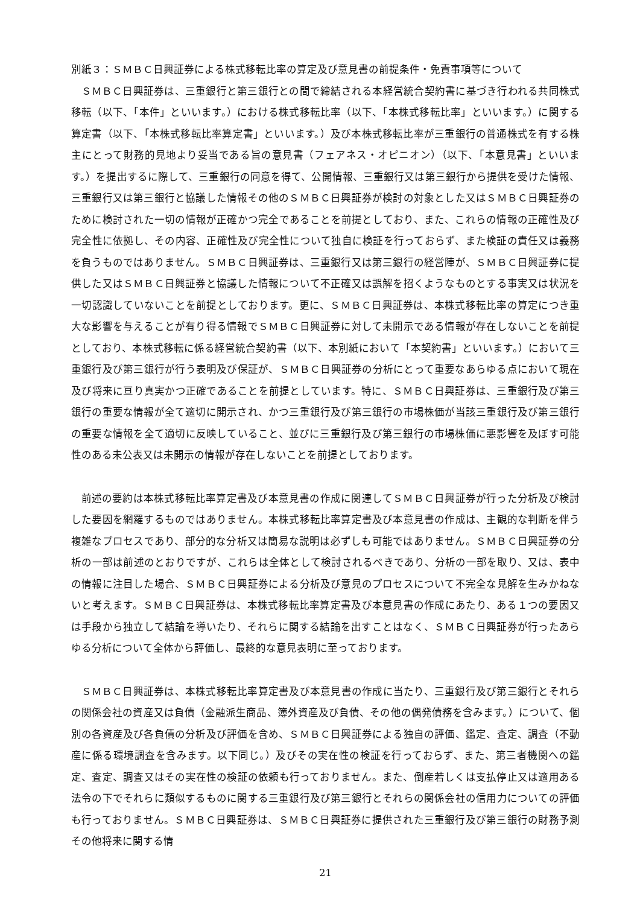別紙３：ＳＭＢＣ日興証券による株式移転比率の算定及び意見書の前提条件・免責事項等について
ＳＭＢＣ日興証券は、三重銀行と第三銀行との間で締結される本経営統合契約書に基づき行われる共同株式移転（以下、「本件」といいます。）における株式移転比率（以下、「本株式移転比率」といいます。）に関する算定書（以下、「本株式移転比率算定書」といいます。）及び本株式移転比率が三重銀行の普通株式を有する株主にとって財務的見地より妥当である旨の意見書（フェアネス・オピニオン）（以下、「本意見書」といいます。）を提出するに際して、三重銀行の同意を得て、公開情報、三重銀行又は第三銀行から提供を受けた情報、三重銀行又は第三銀行と協議した情報その他のＳＭＢＣ日興証券が検討の対象とした又はＳＭＢＣ日興証券のために検討された一切の情報が正確かつ完全であることを前提としており、また、これらの情報の正確性及び完全性に依拠し、その内容、正確性及び完全性について独自に検証を行っておらず、また検証の責任又は義務を負うものではありません。ＳＭＢＣ日興証券は、三重銀行又は第三銀行の経営陣が、ＳＭＢＣ日興証券に提供した又はＳＭＢＣ日興証券と協議した情報について不正確又は誤解を招くようなものとする事実又は状況を一切認識していないことを前提としております。更に、ＳＭＢＣ日興証券は、本株式移転比率の算定につき重大な影響を与えることが有り得る情報でＳＭＢＣ日興証券に対して未開示である情報が存在しないことを前提としており、本株式移転に係る経営統合契約書（以下、本別紙において「本契約書」といいます。）において三重銀行及び第三銀行が行う表明及び保証が、ＳＭＢＣ日興証券の分析にとって重要なあらゆる点において現在及び将来に亘り真実かつ正確であることを前提としています。特に、ＳＭＢＣ日興証券は、三重銀行及び第三銀行の重要な情報が全て適切に開示され、かつ三重銀行及び第三銀行の市場株価が当該三重銀行及び第三銀行の重要な情報を全て適切に反映していること、並びに三重銀行及び第三銀行の市場株価に悪影響を及ぼす可能性のある未公表又は未開示の情報が存在しないことを前提としております。
前述の要約は本株式移転比率算定書及び本意見書の作成に関連してＳＭＢＣ日興証券が行った分析及び検討した要因を網羅するものではありません。本株式移転比率算定書及び本意見書の作成は、主観的な判断を伴う複雑なプロセスであり、部分的な分析又は簡易な説明は必ずしも可能ではありません。ＳＭＢＣ日興証券の分析の一部は前述のとおりですが、これらは全体として検討されるべきであり、分析の一部を取り、又は、表中の情報に注目した場合、ＳＭＢＣ日興証券による分析及び意見のプロセスについて不完全な見解を生みかねないと考えます。ＳＭＢＣ日興証券は、本株式移転比率算定書及び本意見書の作成にあたり、ある１つの要因又は手段から独立して結論を導いたり、それらに関する結論を出すことはなく、ＳＭＢＣ日興証券が行ったあらゆる分析について全体から評価し、最終的な意見表明に至っております。
ＳＭＢＣ日興証券は、本株式移転比率算定書及び本意見書の作成に当たり、三重銀行及び第三銀行とそれらの関係会社の資産又は負債（金融派生商品、簿外資産及び負債、その他の偶発債務を含みます。）について、個別の各資産及び各負債の分析及び評価を含め、ＳＭＢＣ日興証券による独自の評価、鑑定、査定、調査（不動産に係る環境調査を含みます。以下同じ。）及びその実在性の検証を行っておらず、また、第三者機関への鑑定、査定、調査又はその実在性の検証の依頼も行っておりません。また、倒産若しくは支払停止又は適用ある法令の下でそれらに類似するものに関する三重銀行及び第三銀行とそれらの関係会社の信用力についての評価も行っておりません。ＳＭＢＣ日興証券は、ＳＭＢＣ日興証券に提供された三重銀行及び第三銀行の財務予測その他将来に関する情
21